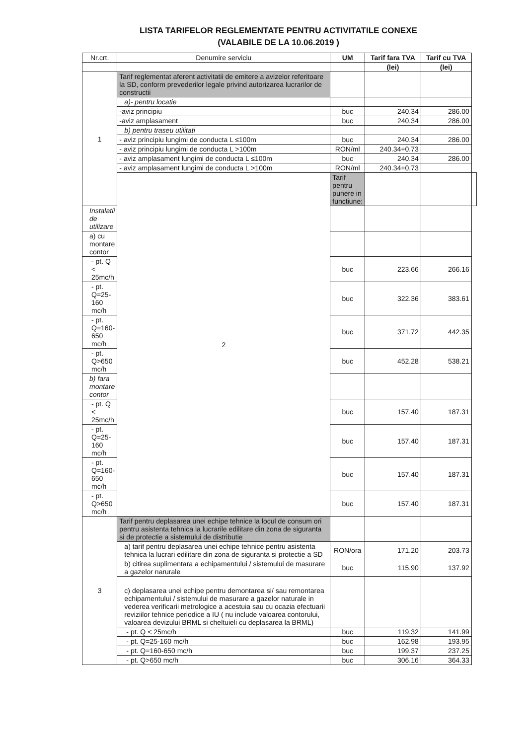LISTA TARIFELOR REGLEMENTATE PENTRU ACTIVITATILE CONEXE
(VALABILE DE LA 10.06.2019 )
| Nr.crt. | Denumire serviciu | UM | Tarif fara TVA | Tarif cu TVA | |
| --- | --- | --- | --- | --- | --- |
| | | | (lei) | (lei) | |
| 1 | Tarif reglementat aferent activitatii de emitere a avizelor referitoare la SD, conform prevederilor legale privind autorizarea lucrarilor de constructii | | | | |
| | a)- pentru locatie | | | | |
| | -aviz principiu | buc | 240.34 | 286.00 | |
| | -aviz amplasament | buc | 240.34 | 286.00 | |
| | b) pentru traseu utilitati | | | | |
| | - aviz principiu lungimi de conducta L ≤100m | buc | 240.34 | 286.00 | |
| | - aviz principiu lungimi de conducta L >100m | RON/ml | 240.34+0.73 | | |
| | - aviz amplasament lungimi de conducta L ≤100m | buc | 240.34 | 286.00 | |
| | - aviz amplasament lungimi de conducta L >100m | RON/ml | 240.34+0,73 | | |
| | 2 | Tarif pentru punere in functiune: | | | |
| Instalatii de utilizare | | | | | |
| a) cu montare contor | | | | | |
| - pt. Q < 25mc/h | | buc | 223.66 | 266.16 | |
| - pt. Q=25-160 mc/h | | buc | 322.36 | 383.61 | |
| - pt. Q=160-650 mc/h | | buc | 371.72 | 442.35 | |
| - pt. Q>650 mc/h | | buc | 452.28 | 538.21 | |
| b) fara montare contor | | | | | |
| - pt. Q < 25mc/h | | buc | 157.40 | 187.31 | |
| - pt. Q=25-160 mc/h | | buc | 157.40 | 187.31 | |
| - pt. Q=160-650 mc/h | | buc | 157.40 | 187.31 | |
| - pt. Q>650 mc/h | | buc | 157.40 | 187.31 | |
| 3 | Tarif pentru deplasarea unei echipe tehnice la locul de consum ori pentru asistenta tehnica la lucrarile edilitare din zona de siguranta si de protectie a sistemului de distributie | | | | |
| | a) tarif pentru deplasarea unei echipe tehnice pentru asistenta tehnica la lucrari edilitare din zona de siguranta si protectie a SD | RON/ora | 171.20 | 203.73 | |
| | b) citirea suplimentara a echipamentului / sistemului de masurare a gazelor narurale | buc | 115.90 | 137.92 | |
| | c) deplasarea unei echipe pentru demontarea si/ sau remontarea echipamentului / sistemului de masurare a gazelor naturale in vederea verificarii metrologice a acestuia sau cu ocazia efectuarii reviziilor tehnice periodice a IU ( nu include valoarea contorului, valoarea devizului BRML si cheltuieli cu deplasarea la BRML) | | | | |
| | - pt. Q < 25mc/h | buc | 119.32 | 141.99 | |
| | - pt. Q=25-160 mc/h | buc | 162.98 | 193.95 | |
| | - pt. Q=160-650 mc/h | buc | 199.37 | 237.25 | |
| | - pt. Q>650 mc/h | buc | 306.16 | 364.33 | |